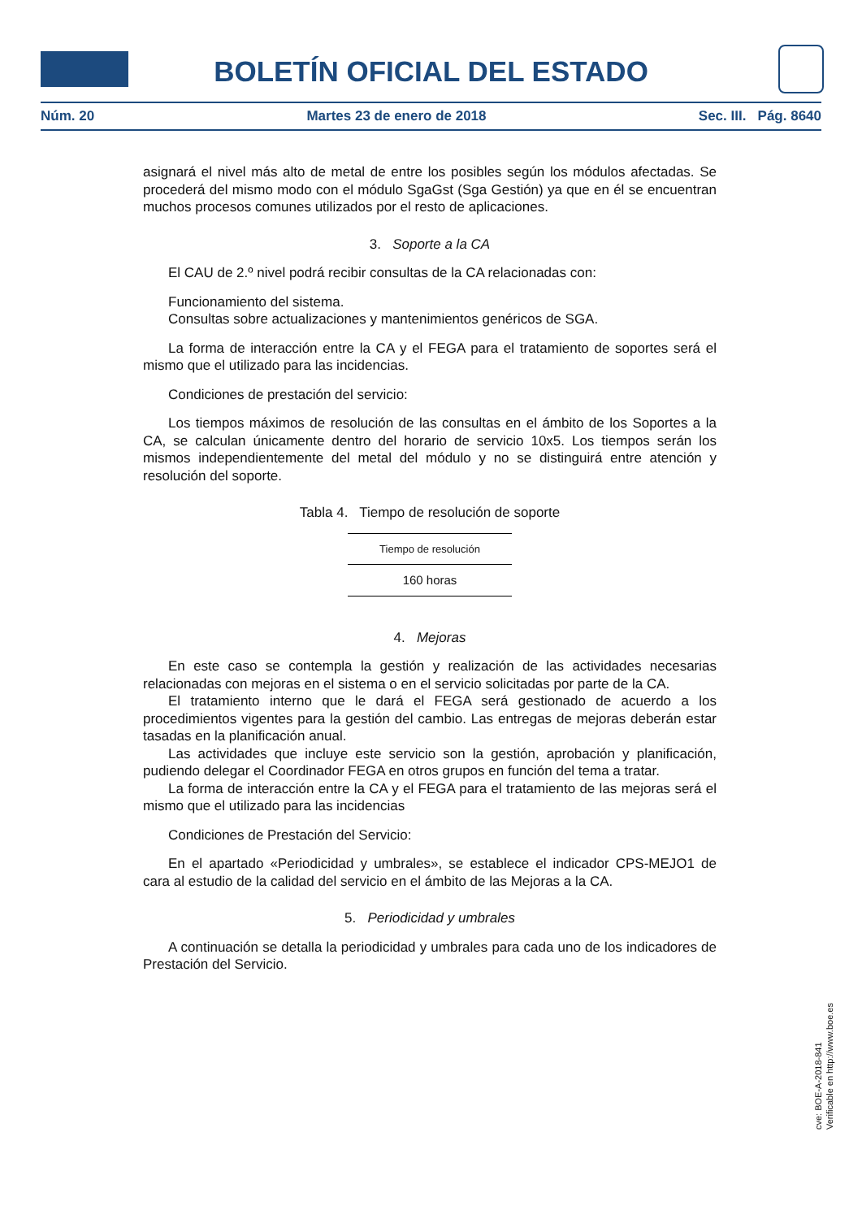BOLETÍN OFICIAL DEL ESTADO
Núm. 20 Martes 23 de enero de 2018 Sec. III. Pág. 8640
asignará el nivel más alto de metal de entre los posibles según los módulos afectadas. Se procederá del mismo modo con el módulo SgaGst (Sga Gestión) ya que en él se encuentran muchos procesos comunes utilizados por el resto de aplicaciones.
3. Soporte a la CA
El CAU de 2.º nivel podrá recibir consultas de la CA relacionadas con:
Funcionamiento del sistema.
Consultas sobre actualizaciones y mantenimientos genéricos de SGA.
La forma de interacción entre la CA y el FEGA para el tratamiento de soportes será el mismo que el utilizado para las incidencias.
Condiciones de prestación del servicio:
Los tiempos máximos de resolución de las consultas en el ámbito de los Soportes a la CA, se calculan únicamente dentro del horario de servicio 10x5. Los tiempos serán los mismos independientemente del metal del módulo y no se distinguirá entre atención y resolución del soporte.
Tabla 4. Tiempo de resolución de soporte
| Tiempo de resolución |
| --- |
| 160 horas |
4. Mejoras
En este caso se contempla la gestión y realización de las actividades necesarias relacionadas con mejoras en el sistema o en el servicio solicitadas por parte de la CA.
El tratamiento interno que le dará el FEGA será gestionado de acuerdo a los procedimientos vigentes para la gestión del cambio. Las entregas de mejoras deberán estar tasadas en la planificación anual.
Las actividades que incluye este servicio son la gestión, aprobación y planificación, pudiendo delegar el Coordinador FEGA en otros grupos en función del tema a tratar.
La forma de interacción entre la CA y el FEGA para el tratamiento de las mejoras será el mismo que el utilizado para las incidencias
Condiciones de Prestación del Servicio:
En el apartado «Periodicidad y umbrales», se establece el indicador CPS-MEJO1 de cara al estudio de la calidad del servicio en el ámbito de las Mejoras a la CA.
5. Periodicidad y umbrales
A continuación se detalla la periodicidad y umbrales para cada uno de los indicadores de Prestación del Servicio.
cve: BOE-A-2018-841
Verificable en http://www.boe.es